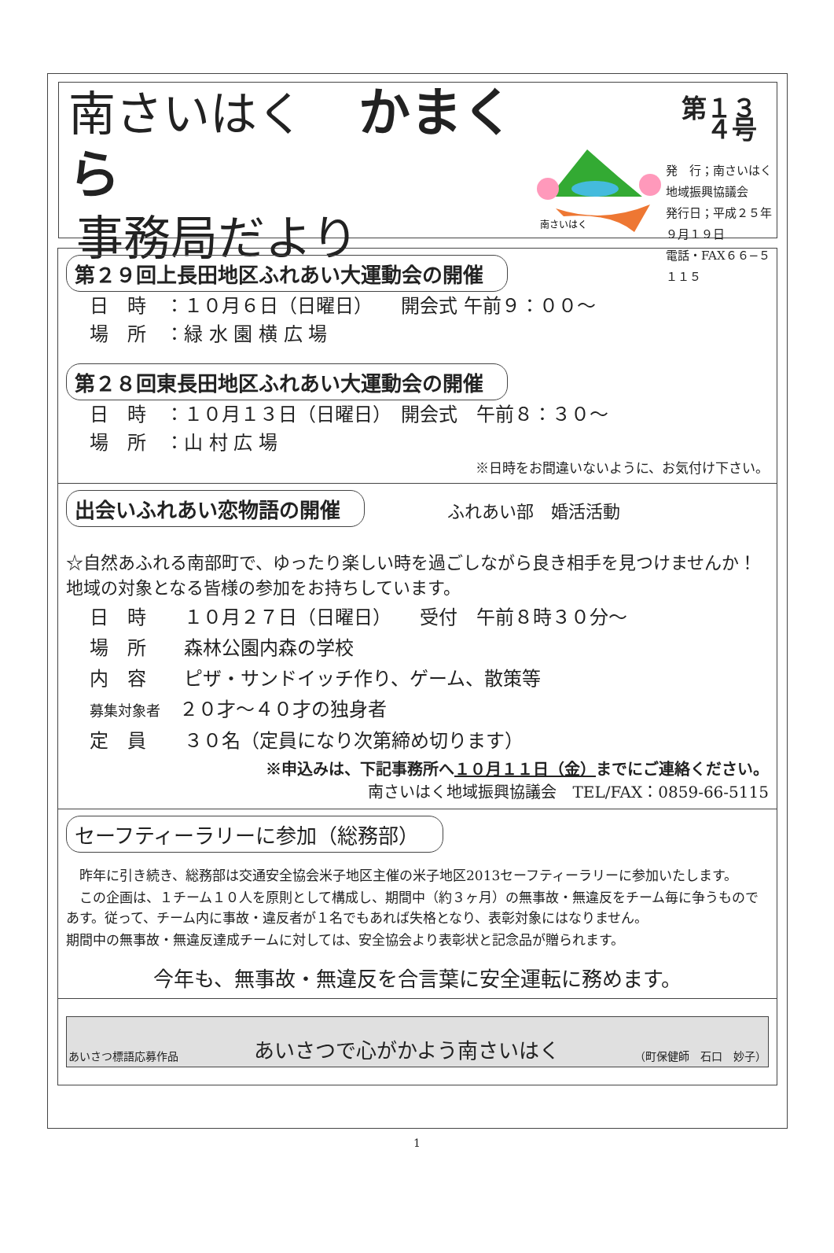南さいはく かまくら
事務局だより
南さいはく
第１３４号
発　行；南さいはく地域振興協議会
発行日；平成２５年９月１９日
電話・FAX６６−５１１５
第２９回上長田地区ふれあい大運動会の開催
日　時　：１０月６日（日曜日）　　開会式 午前９：００～
場　所　：緑 水 園 横 広 場
第２８回東長田地区ふれあい大運動会の開催
日　時　：１０月１３日（日曜日）　開会式　午前８：３０～
場　所　：山 村 広 場
※日時をお間違いないように、お気付け下さい。
出会いふれあい恋物語の開催
ふれあい部　婚活活動
☆自然あふれる南部町で、ゆったり楽しい時を過ごしながら良き相手を見つけませんか！地域の対象となる皆様の参加をお持ちしています。
日　時　　１０月２７日（日曜日）　　受付　午前８時３０分～
場　所　　森林公園内森の学校
内　容　　ピザ・サンドイッチ作り、ゲーム、散策等
募集対象者　２０才～４０才の独身者
定　員　　３０名（定員になり次第締め切ります）
※申込みは、下記事務所へ１０月１１日（金）までにご連絡ください。
南さいはく地域振興協議会　TEL/FAX：0859-66-5115
セーフティーラリーに参加（総務部）
　昨年に引き続き、総務部は交通安全協会米子地区主催の米子地区2013セーフティーラリーに参加いたします。
　この企画は、１チーム１０人を原則として構成し、期間中（約３ヶ月）の無事故・無違反をチーム毎に争うものであす。従って、チーム内に事故・違反者が１名でもあれば失格となり、表彰対象にはなりません。
期間中の無事故・無違反達成チームに対しては、安全協会より表彰状と記念品が贈られます。
今年も、無事故・無違反を合言葉に安全運転に務めます。
あいさつ標語応募作品 あいさつで心がかよう南さいはく （町保健師　石口　妙子）
1